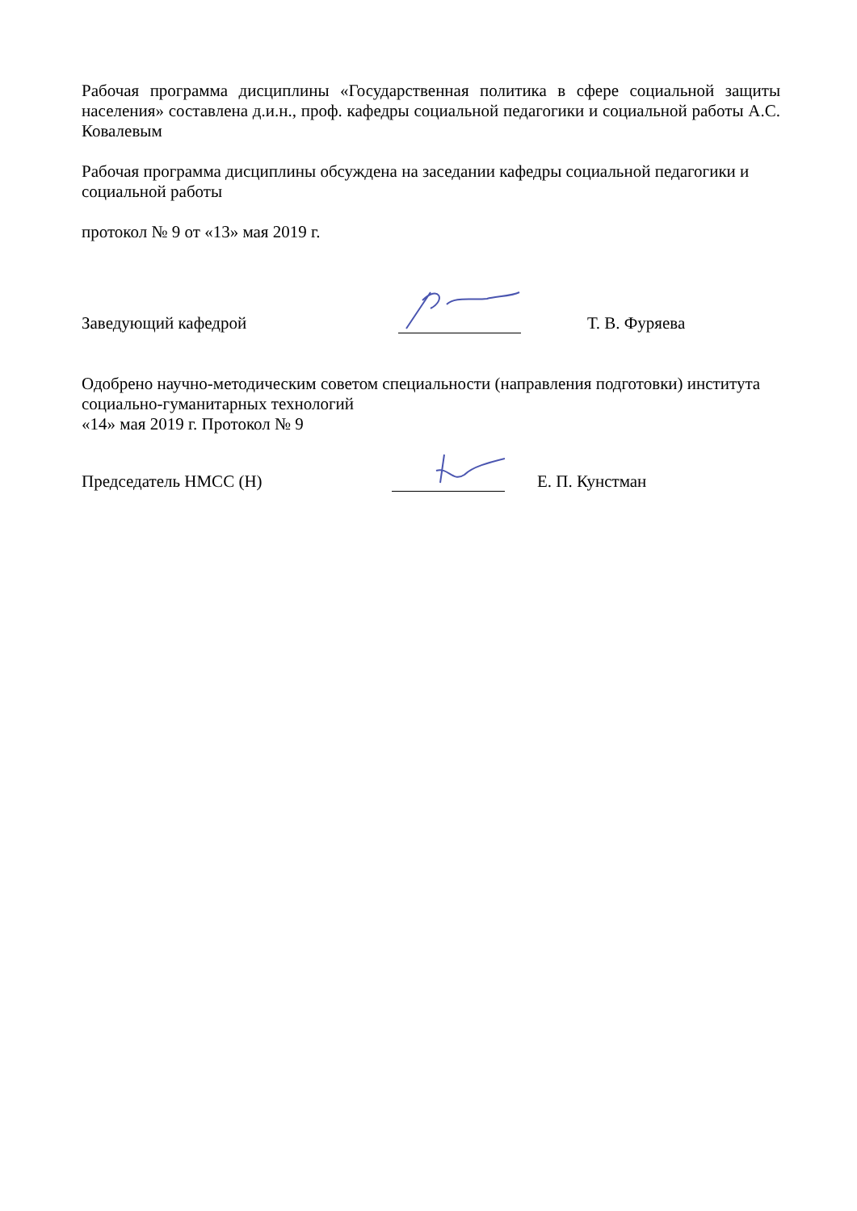Рабочая программа дисциплины «Государственная политика в сфере социальной защиты населения» составлена д.и.н., проф. кафедры социальной педагогики и социальной работы А.С. Ковалевым
Рабочая программа дисциплины обсуждена на заседании кафедры социальной педагогики и социальной работы
протокол № 9 от «13» мая 2019 г.
Заведующий кафедрой
Т. В. Фуряева
Одобрено научно-методическим советом специальности (направления подготовки) института социально-гуманитарных технологий
«14» мая 2019 г. Протокол № 9
Председатель НМСС (Н)
Е. П. Кунстман